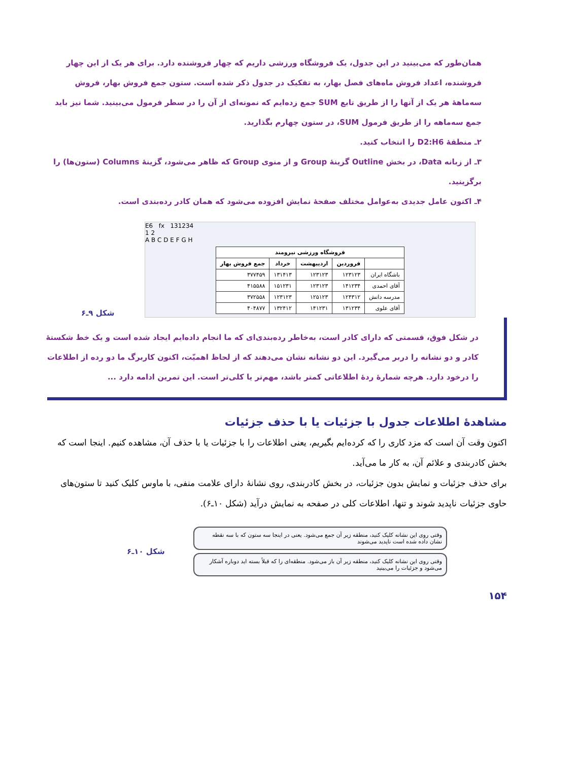همان‌طور که می‌بینید در این جدول، یک فروشگاه ورزشی داریم که چهار فروشنده دارد. برای هر یک از این چهار فروشنده، اعداد فروش ماه‌های فصل بهار، به تفکیک در جدول ذکر شده است. ستون جمع فروش بهار، فروش سه‌ماههٔ هر یک از آنها را از طریق تابع SUM جمع زده‌ایم که نمونه‌ای از آن را در سطر فرمول می‌بینید. شما نیز باید جمع سه‌ماهه را از طریق فرمول SUM، در ستون چهارم بگذارید.
۲ـ منطقهٔ D2:H6 را انتخاب کنید.
۳ـ از زبانه Data، در بخش Outline گزینهٔ Group و از منوی Group که ظاهر می‌شود، گزینهٔ Columns (ستون‌ها) را برگزینید.
۴ـ اکنون عامل جدیدی به‌عوامل مختلف صفحهٔ نمایش افزوده می‌شود که همان کادر رده‌بندی است.
شکل ۹ـ۶
E6 fx 131234
1 2
A B C D E F G H
| فروشگاه ورزشی نیرومند | | | | |
| --- | --- | --- | --- | --- |
| | فروردین | اردیبهشت | خرداد | جمع فروش بهار |
| باشگاه ایران | ۱۲۳۱۲۳ | ۱۲۳۱۲۳ | ۱۳۱۴۱۳ | ۳۷۷۴۵۹ |
| آقای احمدی | ۱۴۱۲۳۴ | ۱۲۳۱۲۳ | ۱۵۱۲۳۱ | ۴۱۵۵۸۸ |
| مدرسه دانش | ۱۲۴۳۱۲ | ۱۲۵۱۲۳ | ۱۲۳۱۲۳ | ۳۷۲۵۵۸ |
| آقای علوی | ۱۳۱۲۳۴ | ۱۴۱۲۳۱ | ۱۳۲۴۱۲ | ۴۰۴۸۷۷ |
در شکل فوق، قسمتی که دارای کادر است، به‌خاطر رده‌بندی‌ای که ما انجام داده‌ایم ایجاد شده است و یک خط شکستهٔ کادر و دو نشانه را دربر می‌گیرد. این دو نشانه نشان می‌دهند که از لحاظ اهمیّت، اکنون کاربرگ ما دو رده از اطلاعات را درخود دارد. هرچه شمارهٔ ردهٔ اطلاعاتی کمتر باشد، مهم‌تر یا کلی‌تر است. این تمرین ادامه دارد ...
مشاهدهٔ اطلاعات جدول با جزئیات یا با حذف جزئیات
اکنون وقت آن است که مزد کاری را که کرده‌ایم بگیریم، یعنی اطلاعات را با جزئیات یا با حذف آن، مشاهده کنیم. اینجا است که بخش کادربندی و علائم آن، به کار ما می‌آید.
برای حذف جزئیات و نمایش بدون جزئیات، در بخش کادربندی، روی نشانهٔ دارای علامت منفی، با ماوس کلیک کنید تا ستون‌های حاوی جزئیات ناپدید شوند و تنها، اطلاعات کلی در صفحه به نمایش درآید (شکل ۱۰ـ۶).
شکل ۱۰ـ۶
وقتی روی این نشانه کلیک کنید، منطقه زیر آن جمع می‌شود. یعنی در اینجا سه ستون که با سه نقطه نشان داده شده است ناپدید می‌شوند
وقتی روی این نشانه کلیک کنید، منطقه زیر آن باز می‌شود. منطقه‌ای را که قبلاً بسته اید دوباره آشکار می‌شود و جزئیات را می‌بینید
۱۵۴